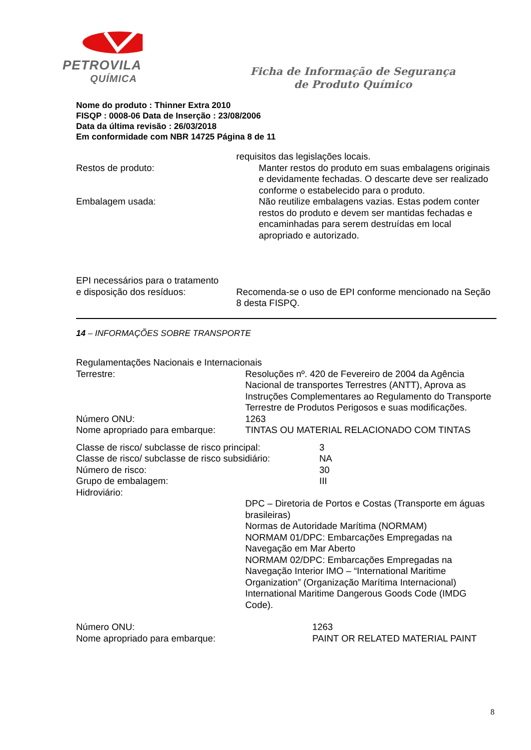PETROVILA
QUÍMICA
Ficha de Informação de Segurança
de Produto Químico
Nome do produto : Thinner Extra 2010
FISQP : 0008-06 Data de Inserção : 23/08/2006
Data da última revisão : 26/03/2018
Em conformidade com NBR 14725 Página 8 de 11
requisitos das legislações locais.
Restos de produto: Manter restos do produto em suas embalagens originais e devidamente fechadas. O descarte deve ser realizado conforme o estabelecido para o produto.
Embalagem usada: Não reutilize embalagens vazias. Estas podem conter restos do produto e devem ser mantidas fechadas e encaminhadas para serem destruídas em local apropriado e autorizado.
EPI necessários para o tratamento
e disposição dos resíduos:
Recomenda-se o uso de EPI conforme mencionado na Seção 8 desta FISPQ.
14 – INFORMAÇÕES SOBRE TRANSPORTE
Regulamentações Nacionais e Internacionais
Terrestre: Resoluções nº. 420 de Fevereiro de 2004 da Agência Nacional de transportes Terrestres (ANTT), Aprova as Instruções Complementares ao Regulamento do Transporte Terrestre de Produtos Perigosos e suas modificações.
Número ONU: 1263
Nome apropriado para embarque:
TINTAS OU MATERIAL RELACIONADO COM TINTAS
Classe de risco/ subclasse de risco principal:
3
Classe de risco/ subclasse de risco subsidiário:
NA
Número de risco: 30
Grupo de embalagem: III
Hidroviário:
DPC – Diretoria de Portos e Costas (Transporte em águas brasileiras)
Normas de Autoridade Marítima (NORMAM)
NORMAM 01/DPC: Embarcações Empregadas na Navegação em Mar Aberto
NORMAM 02/DPC: Embarcações Empregadas na Navegação Interior IMO – “International Maritime Organization” (Organização Marítima Internacional) International Maritime Dangerous Goods Code (IMDG Code).
Número ONU: 1263
Nome apropriado para embarque: PAINT OR RELATED MATERIAL PAINT
8